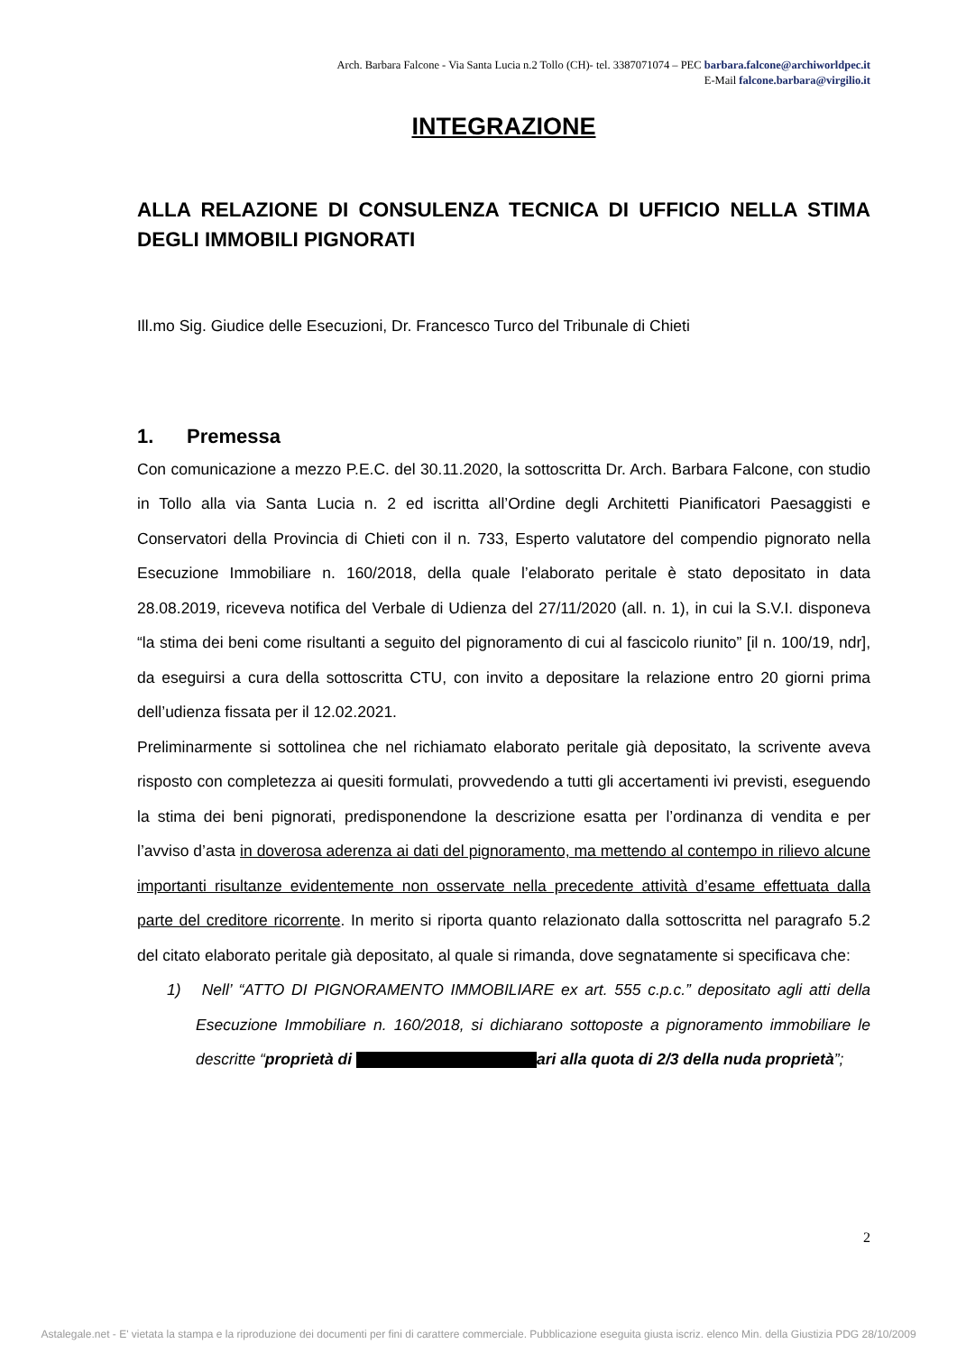Arch. Barbara Falcone - Via Santa Lucia n.2 Tollo (CH)- tel. 3387071074 – PEC barbara.falcone@archiworldpec.it
E-Mail falcone.barbara@virgilio.it
INTEGRAZIONE
ALLA RELAZIONE DI CONSULENZA TECNICA DI UFFICIO NELLA STIMA DEGLI IMMOBILI PIGNORATI
Ill.mo Sig. Giudice delle Esecuzioni, Dr. Francesco Turco del Tribunale di Chieti
1. Premessa
Con comunicazione a mezzo P.E.C. del 30.11.2020, la sottoscritta Dr. Arch. Barbara Falcone, con studio in Tollo alla via Santa Lucia n. 2 ed iscritta all’Ordine degli Architetti Pianificatori Paesaggisti e Conservatori della Provincia di Chieti con il n. 733, Esperto valutatore del compendio pignorato nella Esecuzione Immobiliare n. 160/2018, della quale l’elaborato peritale è stato depositato in data 28.08.2019, riceveva notifica del Verbale di Udienza del 27/11/2020 (all. n. 1), in cui la S.V.I. disponeva “la stima dei beni come risultanti a seguito del pignoramento di cui al fascicolo riunito” [il n. 100/19, ndr], da eseguirsi a cura della sottoscritta CTU, con invito a depositare la relazione entro 20 giorni prima dell’udienza fissata per il 12.02.2021.
Preliminarmente si sottolinea che nel richiamato elaborato peritale già depositato, la scrivente aveva risposto con completezza ai quesiti formulati, provvedendo a tutti gli accertamenti ivi previsti, eseguendo la stima dei beni pignorati, predisponendone la descrizione esatta per l’ordinanza di vendita e per l’avviso d’asta in doverosa aderenza ai dati del pignoramento, ma mettendo al contempo in rilievo alcune importanti risultanze evidentemente non osservate nella precedente attività d’esame effettuata dalla parte del creditore ricorrente. In merito si riporta quanto relazionato dalla sottoscritta nel paragrafo 5.2 del citato elaborato peritale già depositato, al quale si rimanda, dove segnatamente si specificava che:
1) Nell’ “ATTO DI PIGNORAMENTO IMMOBILIARE ex art. 555 c.p.c.” depositato agli atti della Esecuzione Immobiliare n. 160/2018, si dichiarano sottoposte a pignoramento immobiliare le descritte “proprietà di ari alla quota di 2/3 della nuda proprietà”;
2
Astalegale.net - E' vietata la stampa e la riproduzione dei documenti per fini di carattere commerciale. Pubblicazione eseguita giusta iscriz. elenco Min. della Giustizia PDG 28/10/2009